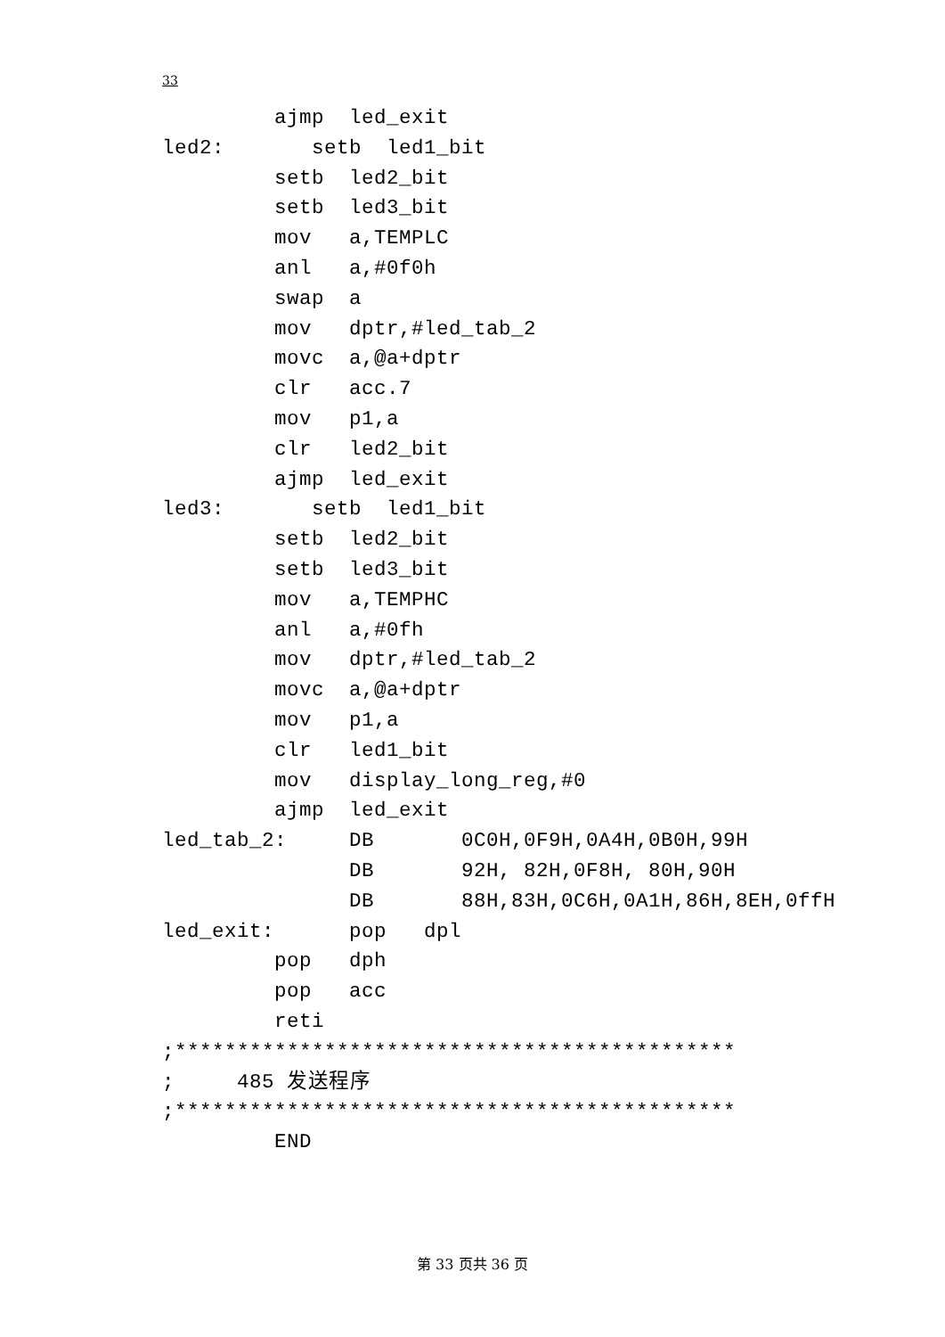33
         ajmp  led_exit
led2:       setb  led1_bit
         setb  led2_bit
         setb  led3_bit
         mov   a,TEMPLC
         anl   a,#0f0h
         swap  a
         mov   dptr,#led_tab_2
         movc  a,@a+dptr
         clr   acc.7
         mov   p1,a
         clr   led2_bit
         ajmp  led_exit
led3:       setb  led1_bit
         setb  led2_bit
         setb  led3_bit
         mov   a,TEMPHC
         anl   a,#0fh
         mov   dptr,#led_tab_2
         movc  a,@a+dptr
         mov   p1,a
         clr   led1_bit
         mov   display_long_reg,#0
         ajmp  led_exit
led_tab_2:     DB       0C0H,0F9H,0A4H,0B0H,99H
               DB       92H, 82H,0F8H, 80H,90H
               DB       88H,83H,0C6H,0A1H,86H,8EH,0ffH
led_exit:      pop   dpl
         pop   dph
         pop   acc
         reti
;*********************************************
;     485 发送程序
;*********************************************
         END
第 33 页共 36 页